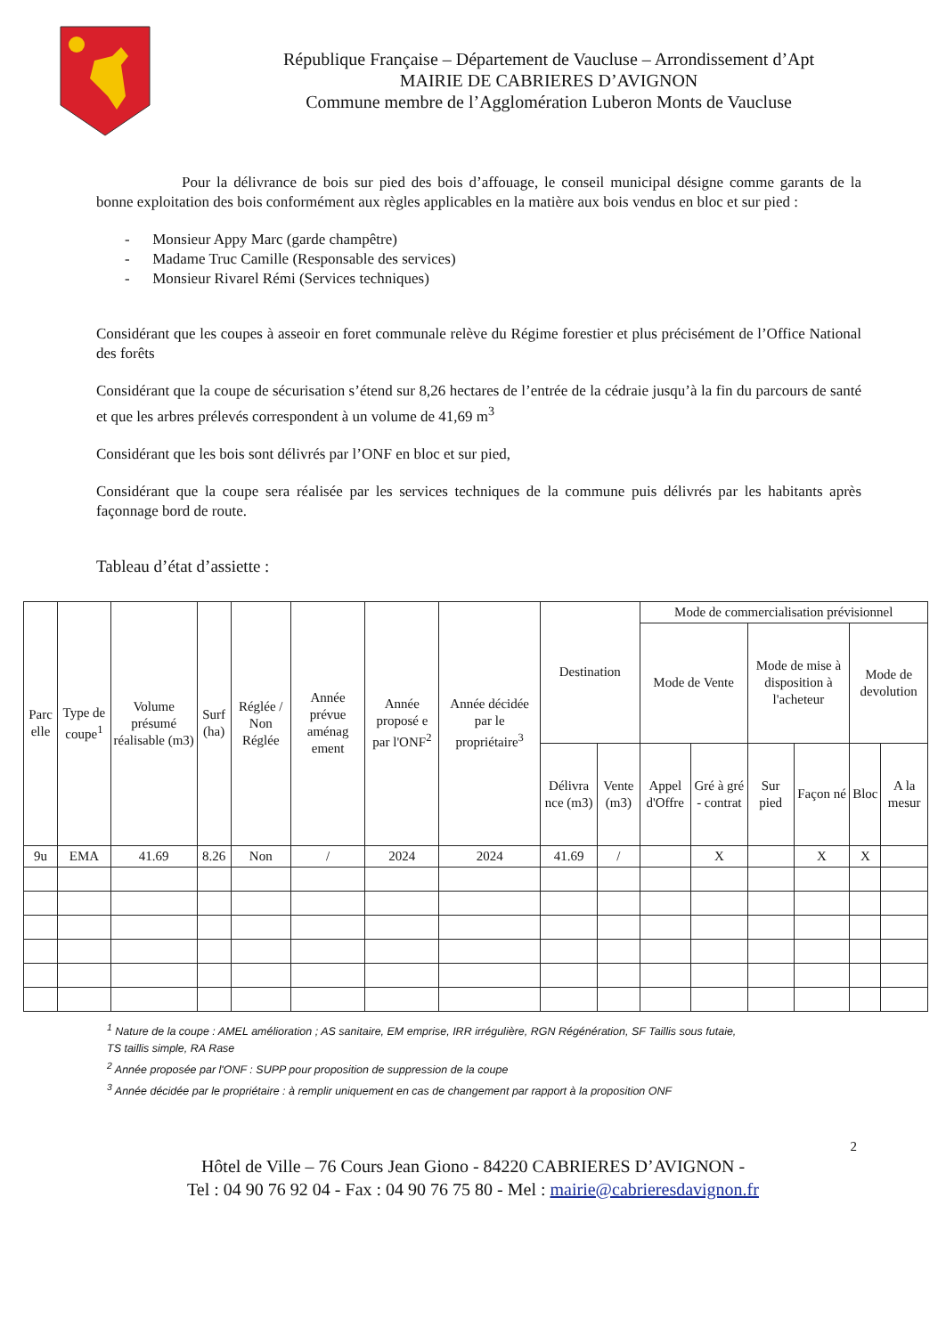République Française – Département de Vaucluse – Arrondissement d’Apt
MAIRIE DE CABRIERES D’AVIGNON
Commune membre de l’Agglomération Luberon Monts de Vaucluse
Pour la délivrance de bois sur pied des bois d’affouage, le conseil municipal désigne comme garants de la bonne exploitation des bois conformément aux règles applicables en la matière aux bois vendus en bloc et sur pied :
- Monsieur Appy Marc (garde champêtre)
- Madame Truc Camille (Responsable des services)
- Monsieur Rivarel Rémi (Services techniques)
Considérant que les coupes à asseoir en foret communale relève du Régime forestier et plus précisément de l’Office National des forêts
Considérant que la coupe de sécurisation s’étend sur 8,26 hectares de l’entrée de la cédraie jusqu’à la fin du parcours de santé et que les arbres prélevés correspondent à un volume de 41,69 m<sup>3</sup>
Considérant que les bois sont délivrés par l’ONF en bloc et sur pied,
Considérant que la coupe sera réalisée par les services techniques de la commune puis délivrés par les habitants après façonnage bord de route.
Tableau d’état d’assiette :
| Parc elle | Type de coupe<sup>1</sup> | Volume présumé réalisable (m3) | Surf (ha) | Réglée / Non Réglée | Année prévue aménag ement | Année proposé e par l'ONF<sup>2</sup> | Année décidée par le propriétaire<sup>3</sup> | Destination | | Mode de commercialisation prévisionnel | | | | | |
| --- | --- | --- | --- | --- | --- | --- | --- | --- | --- | --- | --- | --- | --- | --- | --- |
| | | | | | | | | | | Mode de Vente | | Mode de mise à disposition à l'acheteur | | Mode de devolution | |
| | | | | | | | | Délivra nce (m3) | Vente (m3) | Appel d'Offre | Gré à gré - contrat | Sur pied | Façon né | Bloc | A la mesur |
| 9u | EMA | 41.69 | 8.26 | Non | / | 2024 | 2024 | 41.69 | / | | X | | X | X | |
<sup>1</sup> Nature de la coupe : AMEL amélioration ; AS sanitaire, EM emprise, IRR irrégulière, RGN Régénération, SF Taillis sous futaie, TS taillis simple, RA Rase
<sup>2</sup> Année proposée par l'ONF : SUPP pour proposition de suppression de la coupe
<sup>3</sup> Année décidée par le propriétaire : à remplir uniquement en cas de changement par rapport à la proposition ONF
2
Hôtel de Ville – 76 Cours Jean Giono - 84220 CABRIERES D’AVIGNON -
Tel : 04 90 76 92 04 - Fax : 04 90 76 75 80 - Mel : mairie@cabrieresdavignon.fr